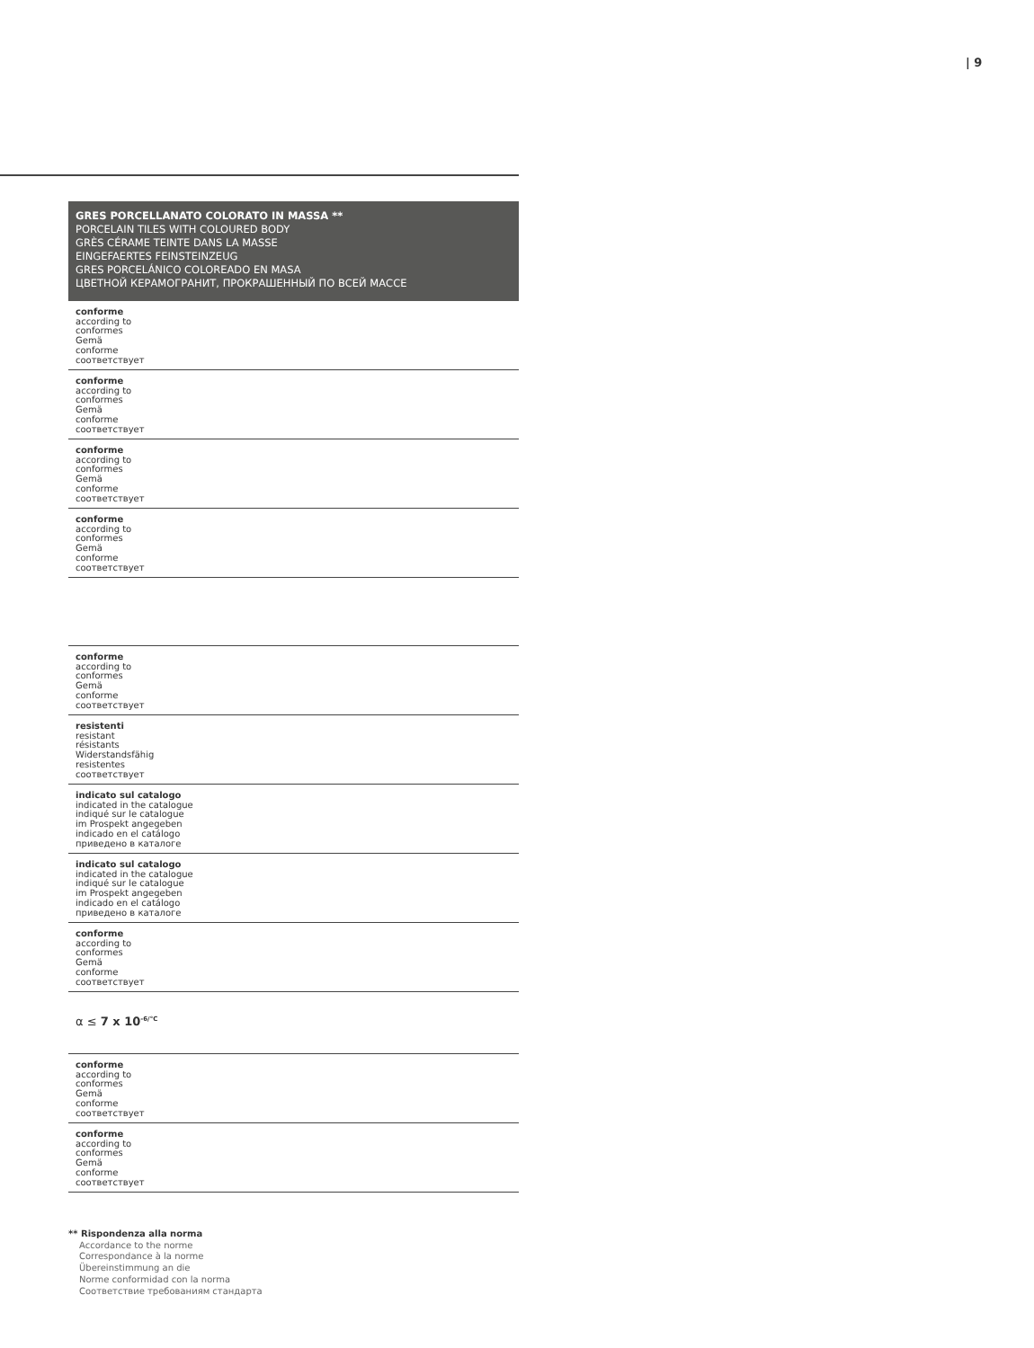| 9
| GRES PORCELLANATO COLORATO IN MASSA ** PORCELAIN TILES WITH COLOURED BODY GRÈS CÉRAME TEINTE DANS LA MASSE EINGEFAERTES FEINSTEINZEUG GRES PORCELÁNICO COLOREADO EN MASA ЦВЕТНОЙ КЕРАМОГРАНИТ, ПРОКРАШЕННЫЙ ПО ВСЕЙ МАССЕ |
| --- |
| conforme according to conformes Gemä conforme соответствует |
| conforme according to conformes Gemä conforme соответствует |
| conforme according to conformes Gemä conforme соответствует |
| conforme according to conformes Gemä conforme соответствует |
| conforme according to conformes Gemä conforme соответствует |
| resistenti resistant résistants Widerstandsfähig resistentes соответствует |
| indicato sul catalogo indicated in the catalogue indiqué sur le catalogue im Prospekt angegeben indicado en el catálogo приведено в каталоге |
| indicato sul catalogo indicated in the catalogue indiqué sur le catalogue im Prospekt angegeben indicado en el catálogo приведено в каталоге |
| conforme according to conformes Gemä conforme соответствует |
| α ≤ 7 x 10<sup>-6/°C</sup> |
| conforme according to conformes Gemä conforme соответствует |
| conforme according to conformes Gemä conforme соответствует |
** Rispondenza alla norma
Accordance to the norme
Correspondance à la norme
Übereinstimmung an die
Norme conformidad con la norma
Соответствие требованиям стандарта